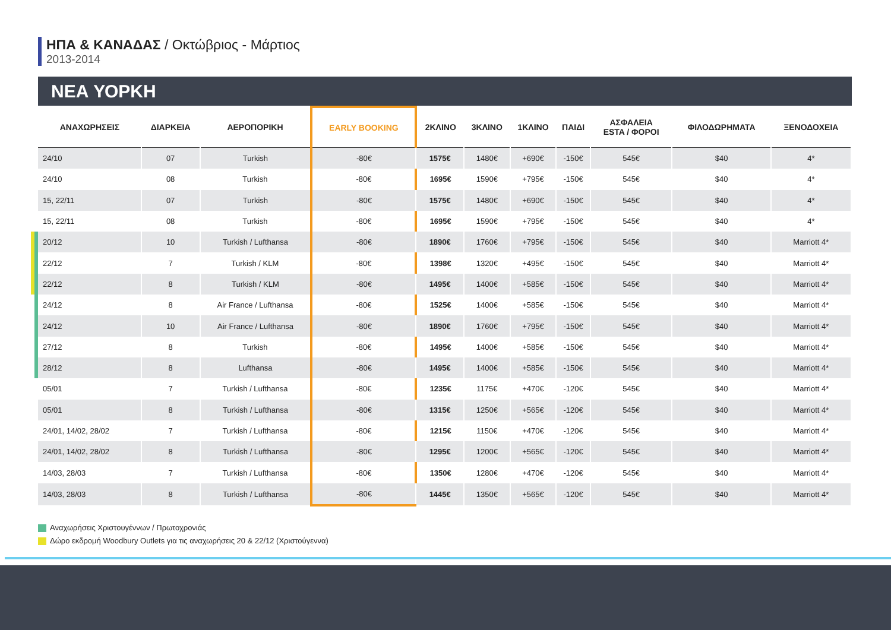ΗΠΑ & ΚΑΝΑΔΑΣ / Οκτώβριος - Μάρτιος
2013-2014
ΝΕΑ ΥΟΡΚΗ
| ΑΝΑΧΩΡΗΣΕΙΣ | ΔΙΑΡΚΕΙΑ | ΑΕΡΟΠΟΡΙΚΗ | EARLY BOOKING | 2ΚΛΙΝΟ | 3ΚΛΙΝΟ | 1ΚΛΙΝΟ | ΠΑΙΔΙ | ΑΣΦΑΛΕΙΑ ESTA / ΦΟΡΟΙ | ΦΙΛΟΔΩΡΗΜΑΤΑ | ΞΕΝΟΔΟΧΕΙΑ |
| --- | --- | --- | --- | --- | --- | --- | --- | --- | --- | --- |
| 24/10 | 07 | Turkish | -80€ | 1575€ | 1480€ | +690€ | -150€ | 545€ | $40 | 4* |
| 24/10 | 08 | Turkish | -80€ | 1695€ | 1590€ | +795€ | -150€ | 545€ | $40 | 4* |
| 15, 22/11 | 07 | Turkish | -80€ | 1575€ | 1480€ | +690€ | -150€ | 545€ | $40 | 4* |
| 15, 22/11 | 08 | Turkish | -80€ | 1695€ | 1590€ | +795€ | -150€ | 545€ | $40 | 4* |
| 20/12 | 10 | Turkish / Lufthansa | -80€ | 1890€ | 1760€ | +795€ | -150€ | 545€ | $40 | Marriott 4* |
| 22/12 | 7 | Turkish / KLM | -80€ | 1398€ | 1320€ | +495€ | -150€ | 545€ | $40 | Marriott 4* |
| 22/12 | 8 | Turkish / KLM | -80€ | 1495€ | 1400€ | +585€ | -150€ | 545€ | $40 | Marriott 4* |
| 24/12 | 8 | Air France / Lufthansa | -80€ | 1525€ | 1400€ | +585€ | -150€ | 545€ | $40 | Marriott 4* |
| 24/12 | 10 | Air France / Lufthansa | -80€ | 1890€ | 1760€ | +795€ | -150€ | 545€ | $40 | Marriott 4* |
| 27/12 | 8 | Turkish | -80€ | 1495€ | 1400€ | +585€ | -150€ | 545€ | $40 | Marriott 4* |
| 28/12 | 8 | Lufthansa | -80€ | 1495€ | 1400€ | +585€ | -150€ | 545€ | $40 | Marriott 4* |
| 05/01 | 7 | Turkish / Lufthansa | -80€ | 1235€ | 1175€ | +470€ | -120€ | 545€ | $40 | Marriott 4* |
| 05/01 | 8 | Turkish / Lufthansa | -80€ | 1315€ | 1250€ | +565€ | -120€ | 545€ | $40 | Marriott 4* |
| 24/01, 14/02, 28/02 | 7 | Turkish / Lufthansa | -80€ | 1215€ | 1150€ | +470€ | -120€ | 545€ | $40 | Marriott 4* |
| 24/01, 14/02, 28/02 | 8 | Turkish / Lufthansa | -80€ | 1295€ | 1200€ | +565€ | -120€ | 545€ | $40 | Marriott 4* |
| 14/03, 28/03 | 7 | Turkish / Lufthansa | -80€ | 1350€ | 1280€ | +470€ | -120€ | 545€ | $40 | Marriott 4* |
| 14/03, 28/03 | 8 | Turkish / Lufthansa | -80€ | 1445€ | 1350€ | +565€ | -120€ | 545€ | $40 | Marriott 4* |
Αναχωρήσεις Χριστουγέννων / Πρωτοχρονιάς
Δώρο εκδρομή Woodbury Outlets για τις αναχωρήσεις 20 & 22/12 (Χριστούγεννα)